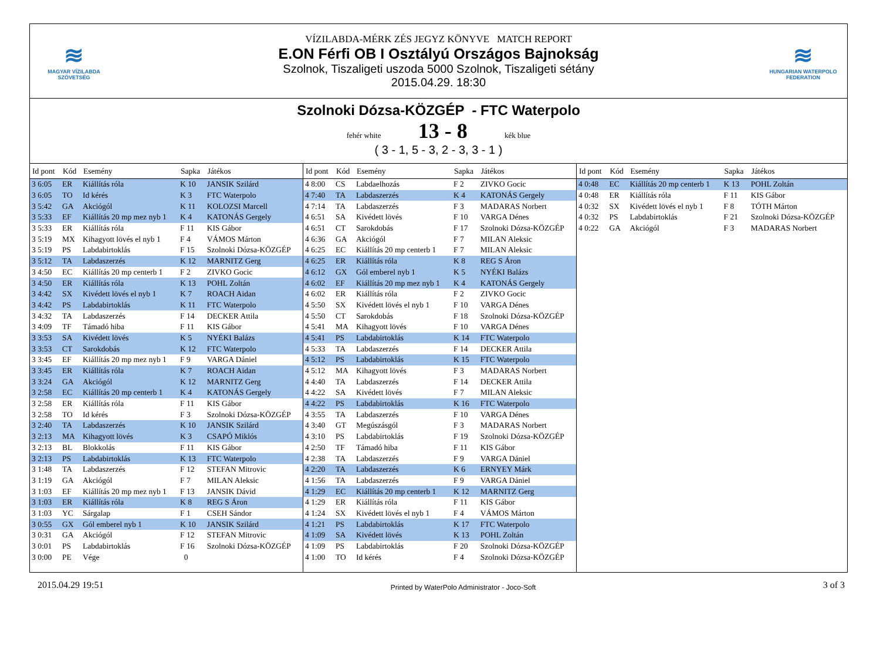≋
MAGYAR VÍZILABDA
SZÖVETSÉG
VÍZILABDA-MÉRK ZÉS JEGYZ KÖNYVE MATCH REPORT
E.ON Férfi OB I Osztályú Országos Bajnokság
Szolnok, Tiszaligeti uszoda 5000 Szolnok, Tiszaligeti sétány
2015.04.29. 18:30
≋
HUNGARIAN WATERPOLO
FEDERATION
Szolnoki Dózsa-KÖZGÉP - FTC Waterpolo
fehér white 13 - 8 kék blue
( 3 - 1, 5 - 3, 2 - 3, 3 - 1 )
| Id pont | Kód | Esemény | Sapka | Játékos |
| --- | --- | --- | --- | --- |
| 3 6:05 | ER | Kiállítás róla | K 10 | JANSIK Szilárd |
| 3 6:05 | TO | Id kérés | K 3 | FTC Waterpolo |
| 3 5:42 | GA | Akciógól | K 11 | KOLOZSI Marcell |
| 3 5:33 | EF | Kiállítás 20 mp mez nyb 1 | K 4 | KATONÁS Gergely |
| 3 5:33 | ER | Kiállítás róla | F 11 | KIS Gábor |
| 3 5:19 | MX | Kihagyott lövés el nyb 1 | F 4 | VÁMOS Márton |
| 3 5:19 | PS | Labdabirtoklás | F 15 | Szolnoki Dózsa-KÖZGÉP |
| 3 5:12 | TA | Labdaszerzés | K 12 | MARNITZ Gerg |
| 3 4:50 | EC | Kiállítás 20 mp centerb 1 | F 2 | ZIVKO Gocic |
| 3 4:50 | ER | Kiállítás róla | K 13 | POHL Zoltán |
| 3 4:42 | SX | Kivédett lövés el nyb 1 | K 7 | ROACH Aidan |
| 3 4:42 | PS | Labdabirtoklás | K 11 | FTC Waterpolo |
| 3 4:32 | TA | Labdaszerzés | F 14 | DECKER Attila |
| 3 4:09 | TF | Támadó hiba | F 11 | KIS Gábor |
| 3 3:53 | SA | Kivédett lövés | K 5 | NYÉKI Balázs |
| 3 3:53 | CT | Sarokdobás | K 12 | FTC Waterpolo |
| 3 3:45 | EF | Kiállítás 20 mp mez nyb 1 | F 9 | VARGA Dániel |
| 3 3:45 | ER | Kiállítás róla | K 7 | ROACH Aidan |
| 3 3:24 | GA | Akciógól | K 12 | MARNITZ Gerg |
| 3 2:58 | EC | Kiállítás 20 mp centerb 1 | K 4 | KATONÁS Gergely |
| 3 2:58 | ER | Kiállítás róla | F 11 | KIS Gábor |
| 3 2:58 | TO | Id kérés | F 3 | Szolnoki Dózsa-KÖZGÉP |
| 3 2:40 | TA | Labdaszerzés | K 10 | JANSIK Szilárd |
| 3 2:13 | MA | Kihagyott lövés | K 3 | CSAPÓ Miklós |
| 3 2:13 | BL | Blokkolás | F 11 | KIS Gábor |
| 3 2:13 | PS | Labdabirtoklás | K 13 | FTC Waterpolo |
| 3 1:48 | TA | Labdaszerzés | F 12 | STEFAN Mitrovic |
| 3 1:19 | GA | Akciógól | F 7 | MILAN Aleksic |
| 3 1:03 | EF | Kiállítás 20 mp mez nyb 1 | F 13 | JANSIK Dávid |
| 3 1:03 | ER | Kiállítás róla | K 8 | REG S Áron |
| 3 1:03 | YC | Sárgalap | F 1 | CSEH Sándor |
| 3 0:55 | GX | Gól emberel nyb 1 | K 10 | JANSIK Szilárd |
| 3 0:31 | GA | Akciógól | F 12 | STEFAN Mitrovic |
| 3 0:01 | PS | Labdabirtoklás | F 16 | Szolnoki Dózsa-KÖZGÉP |
| 3 0:00 | PE | Vége | 0 | |
| Id pont | Kód | Esemény | Sapka | Játékos |
| --- | --- | --- | --- | --- |
| 4 8:00 | CS | Labdaelhozás | F 2 | ZIVKO Gocic |
| 4 7:40 | TA | Labdaszerzés | K 4 | KATONÁS Gergely |
| 4 7:14 | TA | Labdaszerzés | F 3 | MADARAS Norbert |
| 4 6:51 | SA | Kivédett lövés | F 10 | VARGA Dénes |
| 4 6:51 | CT | Sarokdobás | F 17 | Szolnoki Dózsa-KÖZGÉP |
| 4 6:36 | GA | Akciógól | F 7 | MILAN Aleksic |
| 4 6:25 | EC | Kiállítás 20 mp centerb 1 | F 7 | MILAN Aleksic |
| 4 6:25 | ER | Kiállítás róla | K 8 | REG S Áron |
| 4 6:12 | GX | Gól emberel nyb 1 | K 5 | NYÉKI Balázs |
| 4 6:02 | EF | Kiállítás 20 mp mez nyb 1 | K 4 | KATONÁS Gergely |
| 4 6:02 | ER | Kiállítás róla | F 2 | ZIVKO Gocic |
| 4 5:50 | SX | Kivédett lövés el nyb 1 | F 10 | VARGA Dénes |
| 4 5:50 | CT | Sarokdobás | F 18 | Szolnoki Dózsa-KÖZGÉP |
| 4 5:41 | MA | Kihagyott lövés | F 10 | VARGA Dénes |
| 4 5:41 | PS | Labdabirtoklás | K 14 | FTC Waterpolo |
| 4 5:33 | TA | Labdaszerzés | F 14 | DECKER Attila |
| 4 5:12 | PS | Labdabirtoklás | K 15 | FTC Waterpolo |
| 4 5:12 | MA | Kihagyott lövés | F 3 | MADARAS Norbert |
| 4 4:40 | TA | Labdaszerzés | F 14 | DECKER Attila |
| 4 4:22 | SA | Kivédett lövés | F 7 | MILAN Aleksic |
| 4 4:22 | PS | Labdabirtoklás | K 16 | FTC Waterpolo |
| 4 3:55 | TA | Labdaszerzés | F 10 | VARGA Dénes |
| 4 3:40 | GT | Megúszásgól | F 3 | MADARAS Norbert |
| 4 3:10 | PS | Labdabirtoklás | F 19 | Szolnoki Dózsa-KÖZGÉP |
| 4 2:50 | TF | Támadó hiba | F 11 | KIS Gábor |
| 4 2:38 | TA | Labdaszerzés | F 9 | VARGA Dániel |
| 4 2:20 | TA | Labdaszerzés | K 6 | ERNYEY Márk |
| 4 1:56 | TA | Labdaszerzés | F 9 | VARGA Dániel |
| 4 1:29 | EC | Kiállítás 20 mp centerb 1 | K 12 | MARNITZ Gerg |
| 4 1:29 | ER | Kiállítás róla | F 11 | KIS Gábor |
| 4 1:24 | SX | Kivédett lövés el nyb 1 | F 4 | VÁMOS Márton |
| 4 1:21 | PS | Labdabirtoklás | K 17 | FTC Waterpolo |
| 4 1:09 | SA | Kivédett lövés | K 13 | POHL Zoltán |
| 4 1:09 | PS | Labdabirtoklás | F 20 | Szolnoki Dózsa-KÖZGÉP |
| 4 1:00 | TO | Id kérés | F 4 | Szolnoki Dózsa-KÖZGÉP |
| Id pont | Kód | Esemény | Sapka | Játékos |
| --- | --- | --- | --- | --- |
| 4 0:48 | EC | Kiállítás 20 mp centerb 1 | K 13 | POHL Zoltán |
| 4 0:48 | ER | Kiállítás róla | F 11 | KIS Gábor |
| 4 0:32 | SX | Kivédett lövés el nyb 1 | F 8 | TÓTH Márton |
| 4 0:32 | PS | Labdabirtoklás | F 21 | Szolnoki Dózsa-KÖZGÉP |
| 4 0:22 | GA | Akciógól | F 3 | MADARAS Norbert |
2015.04.29 19:51 Printed by WaterPolo Administrator - Joco-Soft 3 of 3